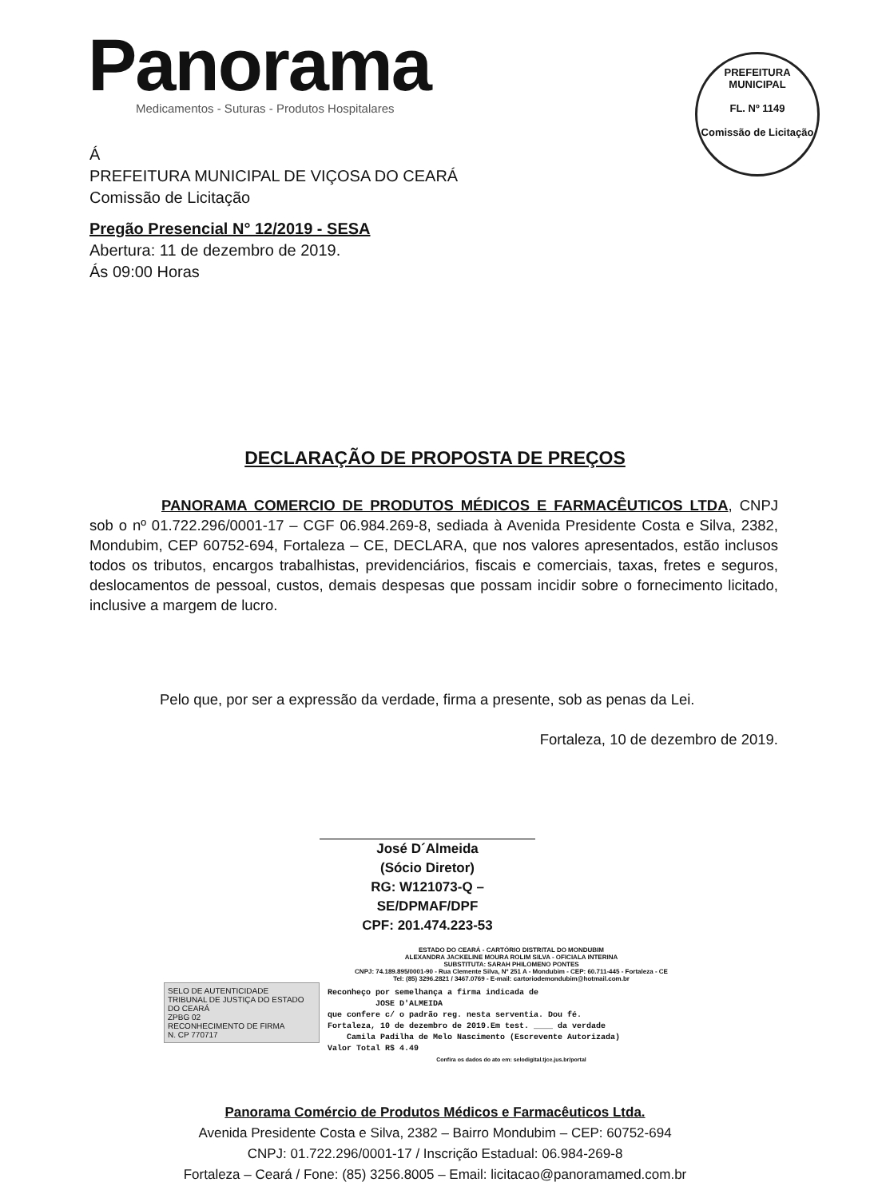Panorama
Medicamentos - Suturas - Produtos Hospitalares
PREFEITURA MUNICIPAL
FL. Nº 1149
Comissão de Licitação
Á
PREFEITURA MUNICIPAL DE VIÇOSA DO CEARÁ
Comissão de Licitação
Pregão Presencial N° 12/2019 - SESA
Abertura: 11 de dezembro de 2019.
Ás 09:00 Horas
DECLARAÇÃO DE PROPOSTA DE PREÇOS
PANORAMA COMERCIO DE PRODUTOS MÉDICOS E FARMACÊUTICOS LTDA, CNPJ sob o nº 01.722.296/0001-17 – CGF 06.984.269-8, sediada à Avenida Presidente Costa e Silva, 2382, Mondubim, CEP 60752-694, Fortaleza – CE, DECLARA, que nos valores apresentados, estão inclusos todos os tributos, encargos trabalhistas, previdenciários, fiscais e comerciais, taxas, fretes e seguros, deslocamentos de pessoal, custos, demais despesas que possam incidir sobre o fornecimento licitado, inclusive a margem de lucro.
Pelo que, por ser a expressão da verdade, firma a presente, sob as penas da Lei.
Fortaleza, 10 de dezembro de 2019.
José D´Almeida
(Sócio Diretor)
RG: W121073-Q – SE/DPMAF/DPF
CPF: 201.474.223-53
ESTADO DO CEARÁ - CARTÓRIO DISTRITAL DO MONDUBIM
ALEXANDRA JACKELINE MOURA ROLIM SILVA - OFICIALA INTERINA
SUBSTITUTA: SARAH PHILOMENO PONTES
CNPJ: 74.189.895/0001-90 - Rua Clemente Silva, Nº 251 A - Mondubim - CEP: 60.711-445 - Fortaleza - CE
Tel: (85) 3296.2821 / 3467.0769 - E-mail: cartoriodemondubim@hotmail.com.br
Reconheço por semelhança a firma indicada de
JOSE D'ALMEIDA
que confere c/ o padrão reg. nesta serventia. Dou fé.
Fortaleza, 10 de dezembro de 2019.Em test. ____ da verdade
Camila Padilha de Melo Nascimento (Escrevente Autorizada)
Valor Total R$ 4.49
Confira os dados do ato em: selodigital.tjce.jus.br/portal
SELO DE AUTENTICIDADE
TRIBUNAL DE JUSTIÇA DO ESTADO DO CEARÁ
ZPBG 02
RECONHECIMENTO DE FIRMA
N. CP 770717
Panorama Comércio de Produtos Médicos e Farmacêuticos Ltda.
Avenida Presidente Costa e Silva, 2382 – Bairro Mondubim – CEP: 60752-694
CNPJ: 01.722.296/0001-17 / Inscrição Estadual: 06.984-269-8
Fortaleza – Ceará / Fone: (85) 3256.8005 – Email: licitacao@panoramamed.com.br